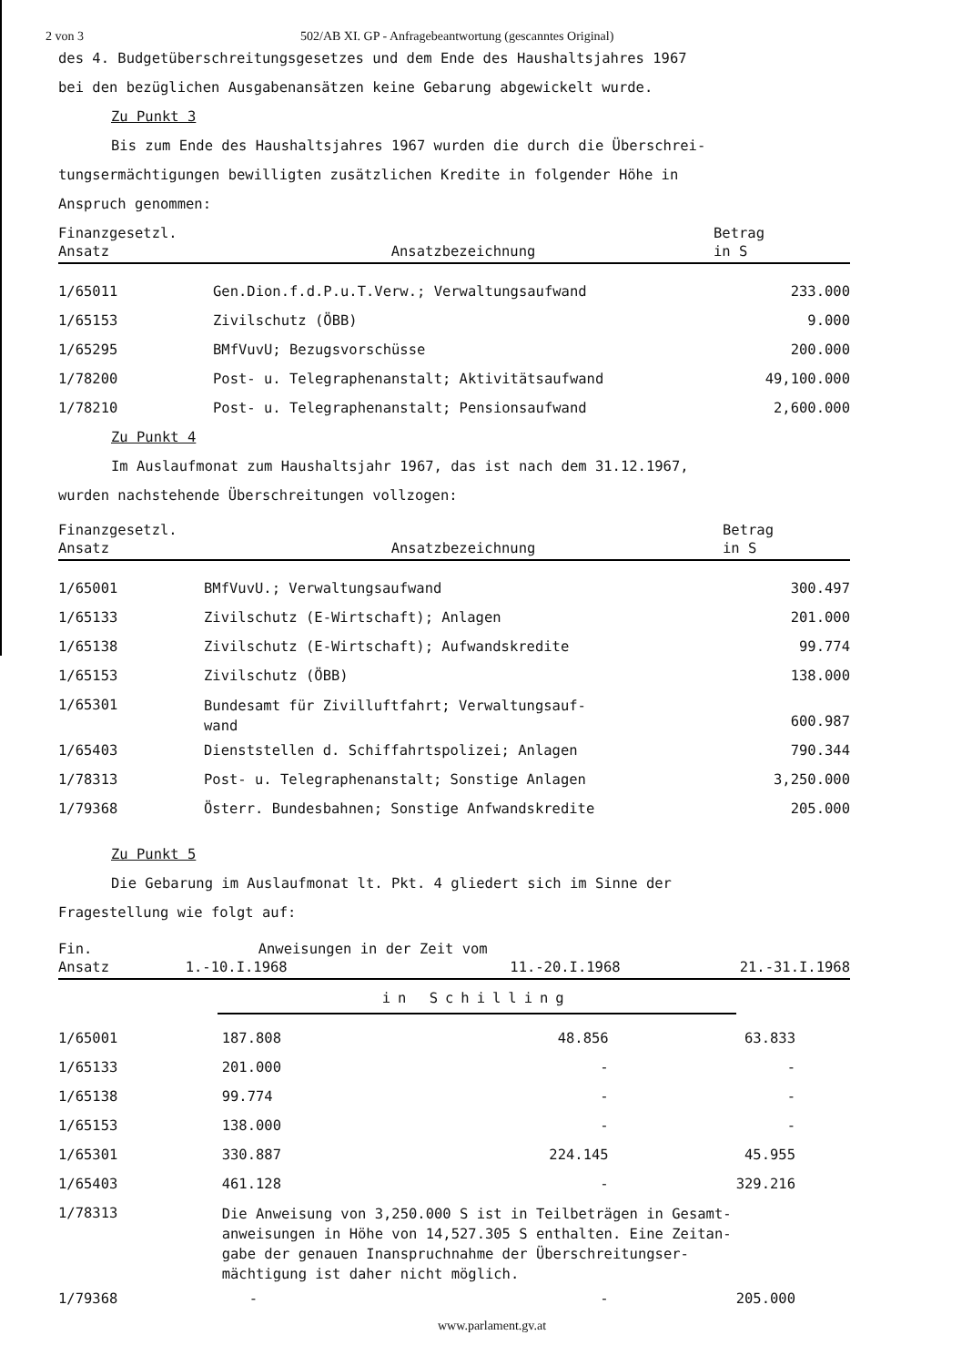2 von 3 502/AB XI. GP - Anfragebeantwortung (gescanntes Original)
des 4. Budgetüberschreitungsgesetzes und dem Ende des Haushaltsjahres 1967
bei den bezüglichen Ausgabenansätzen keine Gebarung abgewickelt wurde.
Zu Punkt 3
Bis zum Ende des Haushaltsjahres 1967 wurden die durch die Überschrei-
tungsermächtigungen bewilligten zusätzlichen Kredite in folgender Höhe in
Anspruch genommen:
| Finanzgesetzl. Ansatz | Ansatzbezeichnung | Betrag in S |
| --- | --- | --- |
| 1/65011 | Gen.Dion.f.d.P.u.T.Verw.; Verwaltungsaufwand | 233.000 |
| 1/65153 | Zivilschutz (ÖBB) | 9.000 |
| 1/65295 | BMfVuvU; Bezugsvorschüsse | 200.000 |
| 1/78200 | Post- u. Telegraphenanstalt; Aktivitätsaufwand | 49,100.000 |
| 1/78210 | Post- u. Telegraphenanstalt; Pensionsaufwand | 2,600.000 |
Zu Punkt 4
Im Auslaufmonat zum Haushaltsjahr 1967, das ist nach dem 31.12.1967,
wurden nachstehende Überschreitungen vollzogen:
| Finanzgesetzl. Ansatz | Ansatzbezeichnung | Betrag in S |
| --- | --- | --- |
| 1/65001 | BMfVuvU.; Verwaltungsaufwand | 300.497 |
| 1/65133 | Zivilschutz (E-Wirtschaft); Anlagen | 201.000 |
| 1/65138 | Zivilschutz (E-Wirtschaft); Aufwandskredite | 99.774 |
| 1/65153 | Zivilschutz (ÖBB) | 138.000 |
| 1/65301 | Bundesamt für Zivilluftfahrt; Verwaltungsauf- wand | 600.987 |
| 1/65403 | Dienststellen d. Schiffahrtspolizei; Anlagen | 790.344 |
| 1/78313 | Post- u. Telegraphenanstalt; Sonstige Anlagen | 3,250.000 |
| 1/79368 | Österr. Bundesbahnen; Sonstige Anfwandskredite | 205.000 |
Zu Punkt 5
Die Gebarung im Auslaufmonat lt. Pkt. 4 gliedert sich im Sinne der
Fragestellung wie folgt auf:
| Fin. | Anweisungen in der Zeit vom | | |
| --- | --- | --- | --- |
| Ansatz | 1.-10.I.1968 | 11.-20.I.1968 | 21.-31.I.1968 |
| | in Schilling | | |
| 1/65001 | 187.808 | 48.856 | 63.833 |
| 1/65133 | 201.000 | - | - |
| 1/65138 | 99.774 | - | - |
| 1/65153 | 138.000 | - | - |
| 1/65301 | 330.887 | 224.145 | 45.955 |
| 1/65403 | 461.128 | - | 329.216 |
| 1/78313 | Die Anweisung von 3,250.000 S ist in Teilbeträgen in Gesamt- anweisungen in Höhe von 14,527.305 S enthalten. Eine Zeitan- gabe der genauen Inanspruchnahme der Überschreitungser- mächtigung ist daher nicht möglich. | | |
| 1/79368 | - | - | 205.000 |
www.parlament.gv.at